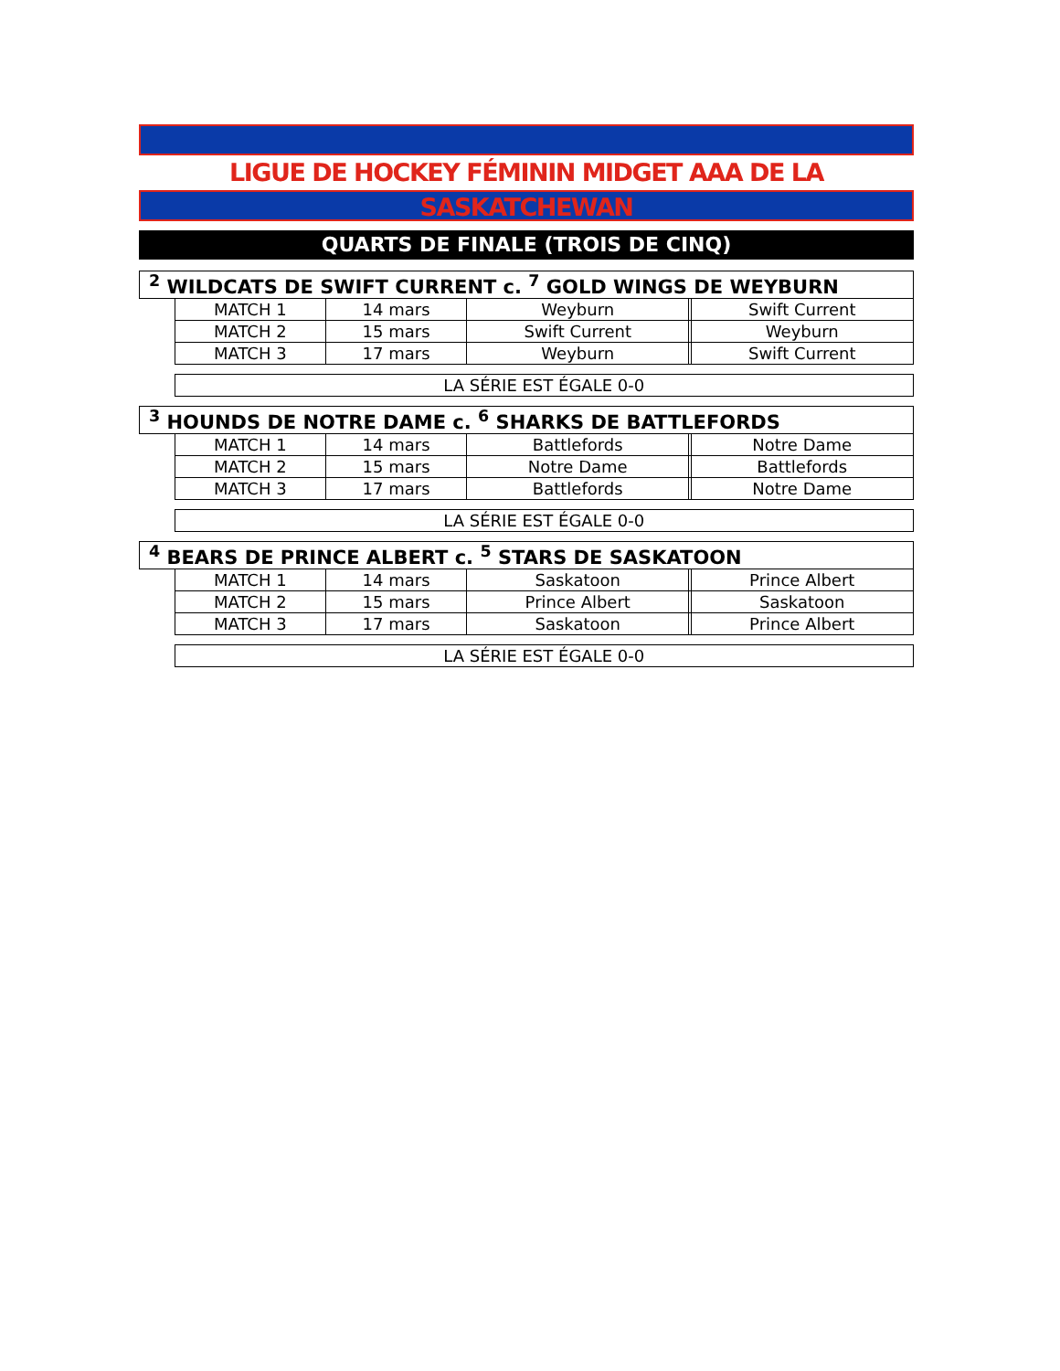LIGUE DE HOCKEY FÉMININ MIDGET AAA DE LA SASKATCHEWAN
QUARTS DE FINALE (TROIS DE CINQ)
| <sup>2</sup> WILDCATS DE SWIFT CURRENT c. <sup>7</sup> GOLD WINGS DE WEYBURN | | | | | |
| | MATCH 1 | 14 mars | Weyburn | | Swift Current |
| | MATCH 2 | 15 mars | Swift Current | | Weyburn |
| | MATCH 3 | 17 mars | Weyburn | | Swift Current |
| | LA SÉRIE EST ÉGALE 0-0 | | | | |
| <sup>3</sup> HOUNDS DE NOTRE DAME c. <sup>6</sup> SHARKS DE BATTLEFORDS | | | | | |
| | MATCH 1 | 14 mars | Battlefords | | Notre Dame |
| | MATCH 2 | 15 mars | Notre Dame | | Battlefords |
| | MATCH 3 | 17 mars | Battlefords | | Notre Dame |
| | LA SÉRIE EST ÉGALE 0-0 | | | | |
| <sup>4</sup> BEARS DE PRINCE ALBERT c. <sup>5</sup> STARS DE SASKATOON | | | | | |
| | MATCH 1 | 14 mars | Saskatoon | | Prince Albert |
| | MATCH 2 | 15 mars | Prince Albert | | Saskatoon |
| | MATCH 3 | 17 mars | Saskatoon | | Prince Albert |
| | LA SÉRIE EST ÉGALE 0-0 | | | | |